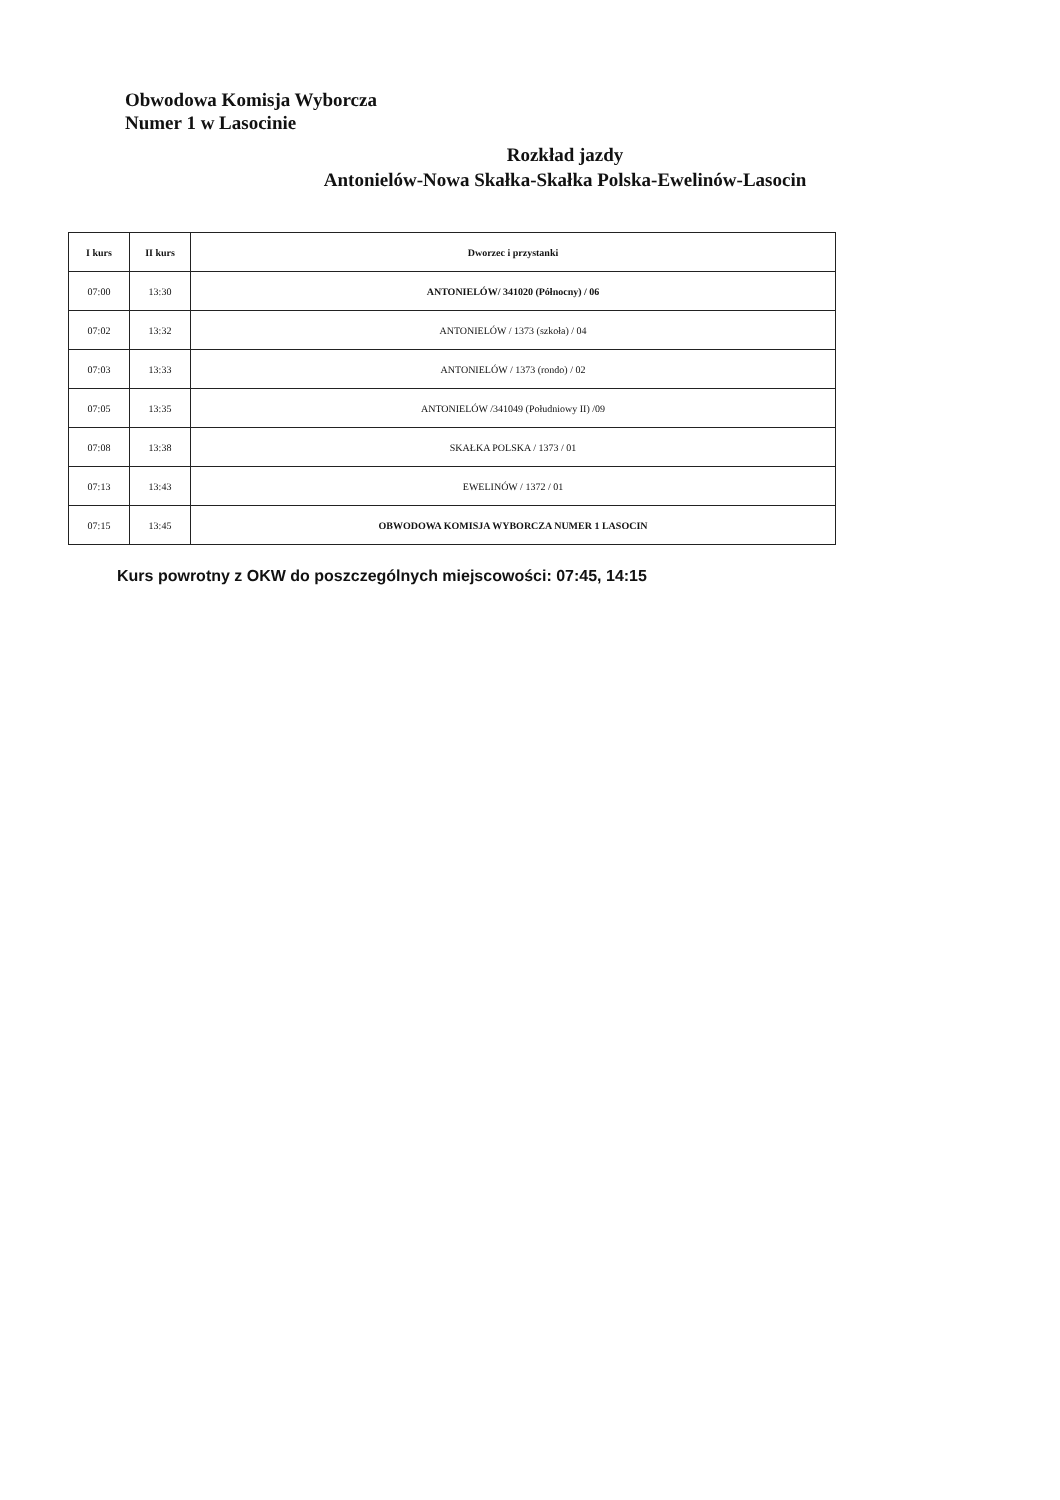Obwodowa Komisja Wyborcza
Numer 1 w Lasocinie
Rozkład jazdy
Antonielów-Nowa Skałka-Skałka Polska-Ewelinów-Lasocin
| I kurs | II kurs | Dworzec i przystanki |
| --- | --- | --- |
| 07:00 | 13:30 | ANTONIELÓW/ 341020 (Północny) / 06 |
| 07:02 | 13:32 | ANTONIELÓW / 1373 (szkoła) / 04 |
| 07:03 | 13:33 | ANTONIELÓW / 1373 (rondo) / 02 |
| 07:05 | 13:35 | ANTONIELÓW /341049 (Południowy II) /09 |
| 07:08 | 13:38 | SKAŁKA POLSKA / 1373 / 01 |
| 07:13 | 13:43 | EWELINÓW / 1372 / 01 |
| 07:15 | 13:45 | OBWODOWA KOMISJA WYBORCZA NUMER 1 LASOCIN |
Kurs powrotny z OKW do poszczególnych miejscowości: 07:45, 14:15